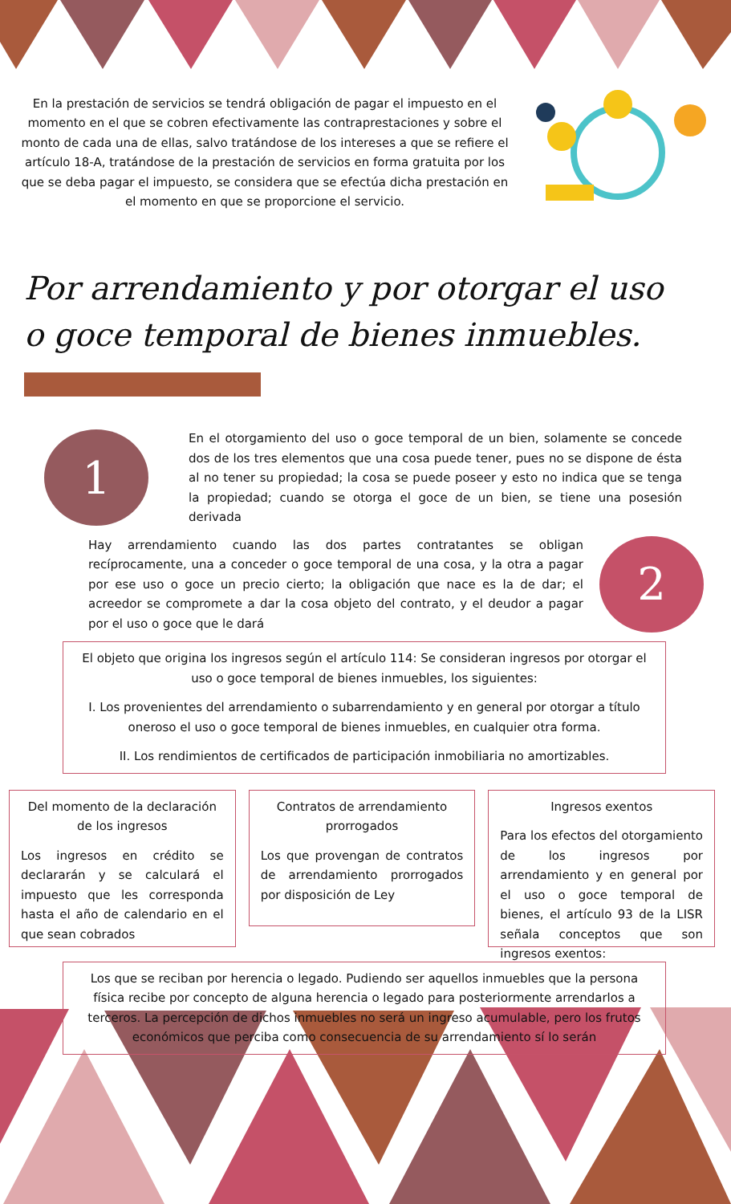En la prestación de servicios se tendrá obligación de pagar el impuesto en el momento en el que se cobren efectivamente las contraprestaciones y sobre el monto de cada una de ellas, salvo tratándose de los intereses a que se refiere el artículo 18-A, tratándose de la prestación de servicios en forma gratuita por los que se deba pagar el impuesto, se considera que se efectúa dicha prestación en el momento en que se proporcione el servicio.
Por arrendamiento y por otorgar el uso
o goce temporal de bienes inmuebles.
1
En el otorgamiento del uso o goce temporal de un bien, solamente se concede dos de los tres elementos que una cosa puede tener, pues no se dispone de ésta al no tener su propiedad; la cosa se puede poseer y esto no indica que se tenga la propiedad; cuando se otorga el goce de un bien, se tiene una posesión derivada
Hay arrendamiento cuando las dos partes contratantes se obligan recíprocamente, una a conceder o goce temporal de una cosa, y la otra a pagar por ese uso o goce un precio cierto; la obligación que nace es la de dar; el acreedor se compromete a dar la cosa objeto del contrato, y el deudor a pagar por el uso o goce que le dará
2
El objeto que origina los ingresos según el artículo 114: Se consideran ingresos por otorgar el uso o goce temporal de bienes inmuebles, los siguientes:
I. Los provenientes del arrendamiento o subarrendamiento y en general por otorgar a título oneroso el uso o goce temporal de bienes inmuebles, en cualquier otra forma.
II. Los rendimientos de certificados de participación inmobiliaria no amortizables.
Del momento de la declaración de los ingresos
Los ingresos en crédito se declararán y se calculará el impuesto que les corresponda hasta el año de calendario en el que sean cobrados
Contratos de arrendamiento prorrogados
Los que provengan de contratos de arrendamiento prorrogados por disposición de Ley
Ingresos exentos
Para los efectos del otorgamiento de los ingresos por arrendamiento y en general por el uso o goce temporal de bienes, el artículo 93 de la LISR señala conceptos que son ingresos exentos:
Los que se reciban por herencia o legado. Pudiendo ser aquellos inmuebles que la persona física recibe por concepto de alguna herencia o legado para posteriormente arrendarlos a terceros. La percepción de dichos inmuebles no será un ingreso acumulable, pero los frutos económicos que perciba como consecuencia de su arrendamiento sí lo serán